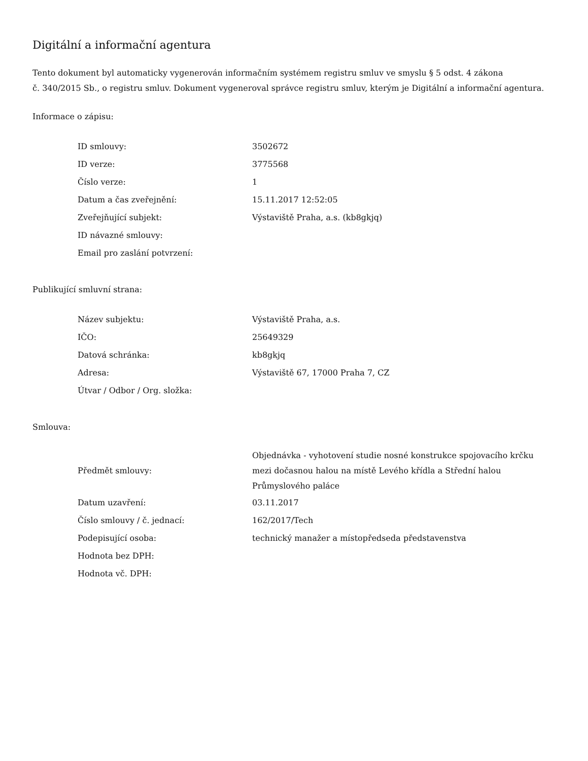Digitální a informační agentura
Tento dokument byl automaticky vygenerován informačním systémem registru smluv ve smyslu § 5 odst. 4 zákona
č. 340/2015 Sb., o registru smluv. Dokument vygeneroval správce registru smluv, kterým je Digitální a informační agentura.
Informace o zápisu:
| ID smlouvy: | 3502672 |
| ID verze: | 3775568 |
| Číslo verze: | 1 |
| Datum a čas zveřejnění: | 15.11.2017 12:52:05 |
| Zveřejňující subjekt: | Výstaviště Praha, a.s. (kb8gkjq) |
| ID návazné smlouvy: | |
| Email pro zaslání potvrzení: | |
Publikující smluvní strana:
| Název subjektu: | Výstaviště Praha, a.s. |
| IČO: | 25649329 |
| Datová schránka: | kb8gkjq |
| Adresa: | Výstaviště 67, 17000 Praha 7, CZ |
| Útvar / Odbor / Org. složka: | |
Smlouva:
| Předmět smlouvy: | Objednávka - vyhotovení studie nosné konstrukce spojovacího krčku mezi dočasnou halou na místě Levého křídla a Střední halou Průmyslového paláce |
| Datum uzavření: | 03.11.2017 |
| Číslo smlouvy / č. jednací: | 162/2017/Tech |
| Podepisující osoba: | technický manažer a místopředseda představenstva |
| Hodnota bez DPH: | |
| Hodnota vč. DPH: | |